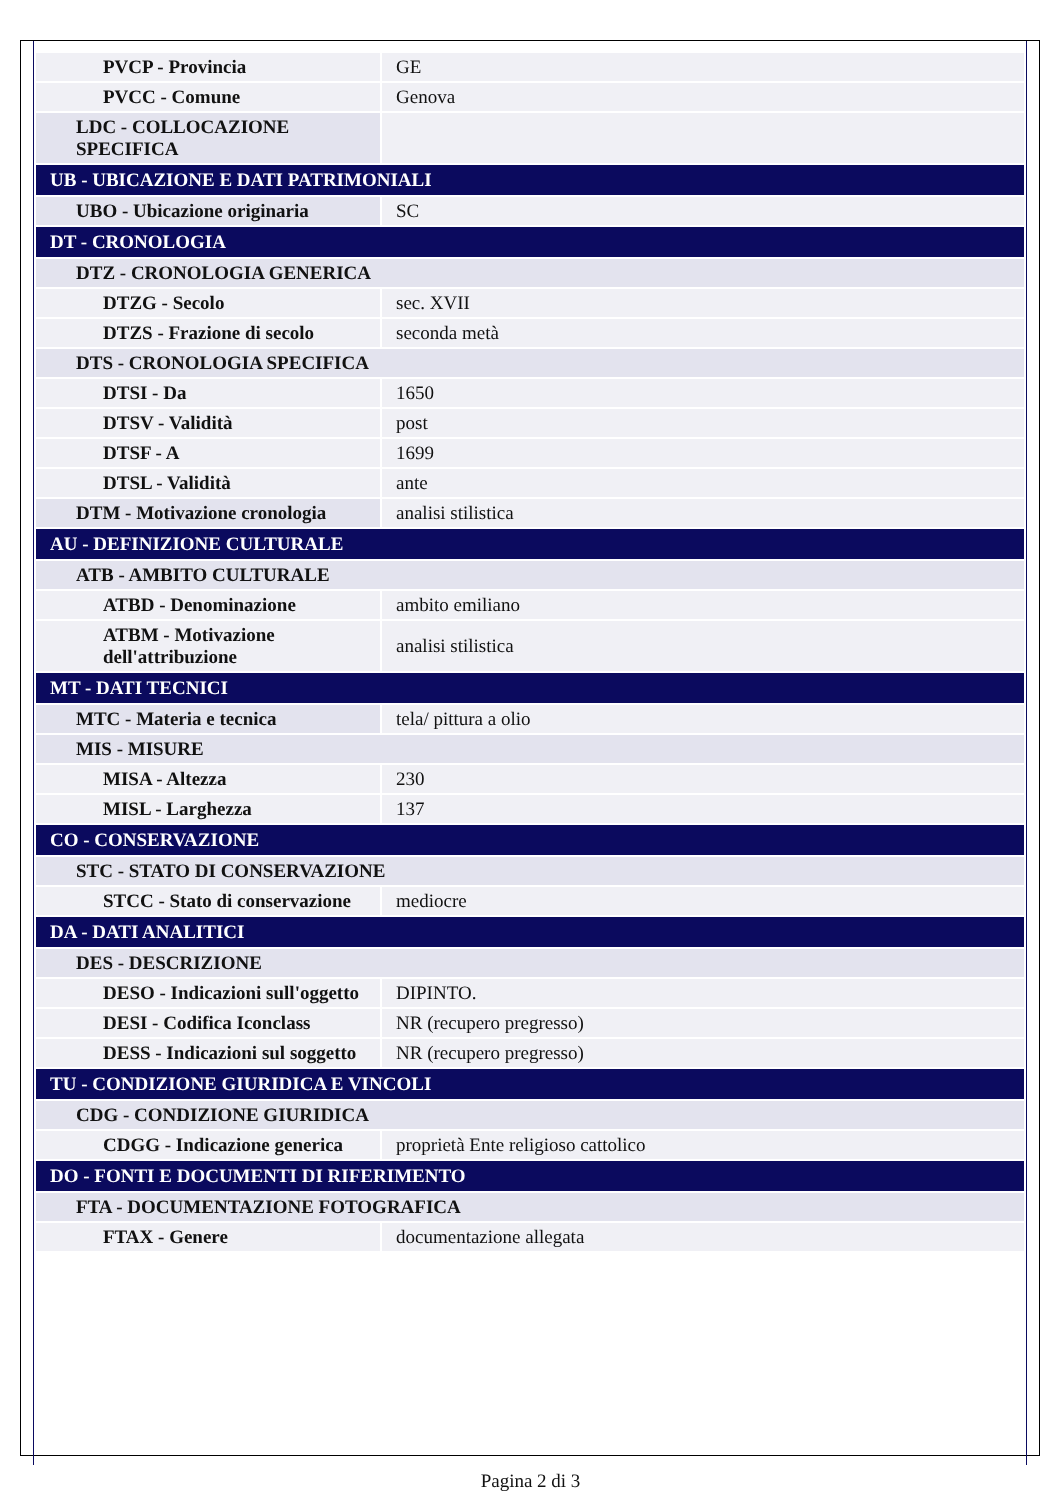| PVCP - Provincia | GE |
| PVCC - Comune | Genova |
| LDC - COLLOCAZIONE SPECIFICA | |
| UB - UBICAZIONE E DATI PATRIMONIALI | |
| UBO - Ubicazione originaria | SC |
| DT - CRONOLOGIA | |
| DTZ - CRONOLOGIA GENERICA | |
| DTZG - Secolo | sec. XVII |
| DTZS - Frazione di secolo | seconda metà |
| DTS - CRONOLOGIA SPECIFICA | |
| DTSI - Da | 1650 |
| DTSV - Validità | post |
| DTSF - A | 1699 |
| DTSL - Validità | ante |
| DTM - Motivazione cronologia | analisi stilistica |
| AU - DEFINIZIONE CULTURALE | |
| ATB - AMBITO CULTURALE | |
| ATBD - Denominazione | ambito emiliano |
| ATBM - Motivazione dell'attribuzione | analisi stilistica |
| MT - DATI TECNICI | |
| MTC - Materia e tecnica | tela/ pittura a olio |
| MIS - MISURE | |
| MISA - Altezza | 230 |
| MISL - Larghezza | 137 |
| CO - CONSERVAZIONE | |
| STC - STATO DI CONSERVAZIONE | |
| STCC - Stato di conservazione | mediocre |
| DA - DATI ANALITICI | |
| DES - DESCRIZIONE | |
| DESO - Indicazioni sull'oggetto | DIPINTO. |
| DESI - Codifica Iconclass | NR (recupero pregresso) |
| DESS - Indicazioni sul soggetto | NR (recupero pregresso) |
| TU - CONDIZIONE GIURIDICA E VINCOLI | |
| CDG - CONDIZIONE GIURIDICA | |
| CDGG - Indicazione generica | proprietà Ente religioso cattolico |
| DO - FONTI E DOCUMENTI DI RIFERIMENTO | |
| FTA - DOCUMENTAZIONE FOTOGRAFICA | |
| FTAX - Genere | documentazione allegata |
Pagina 2 di 3